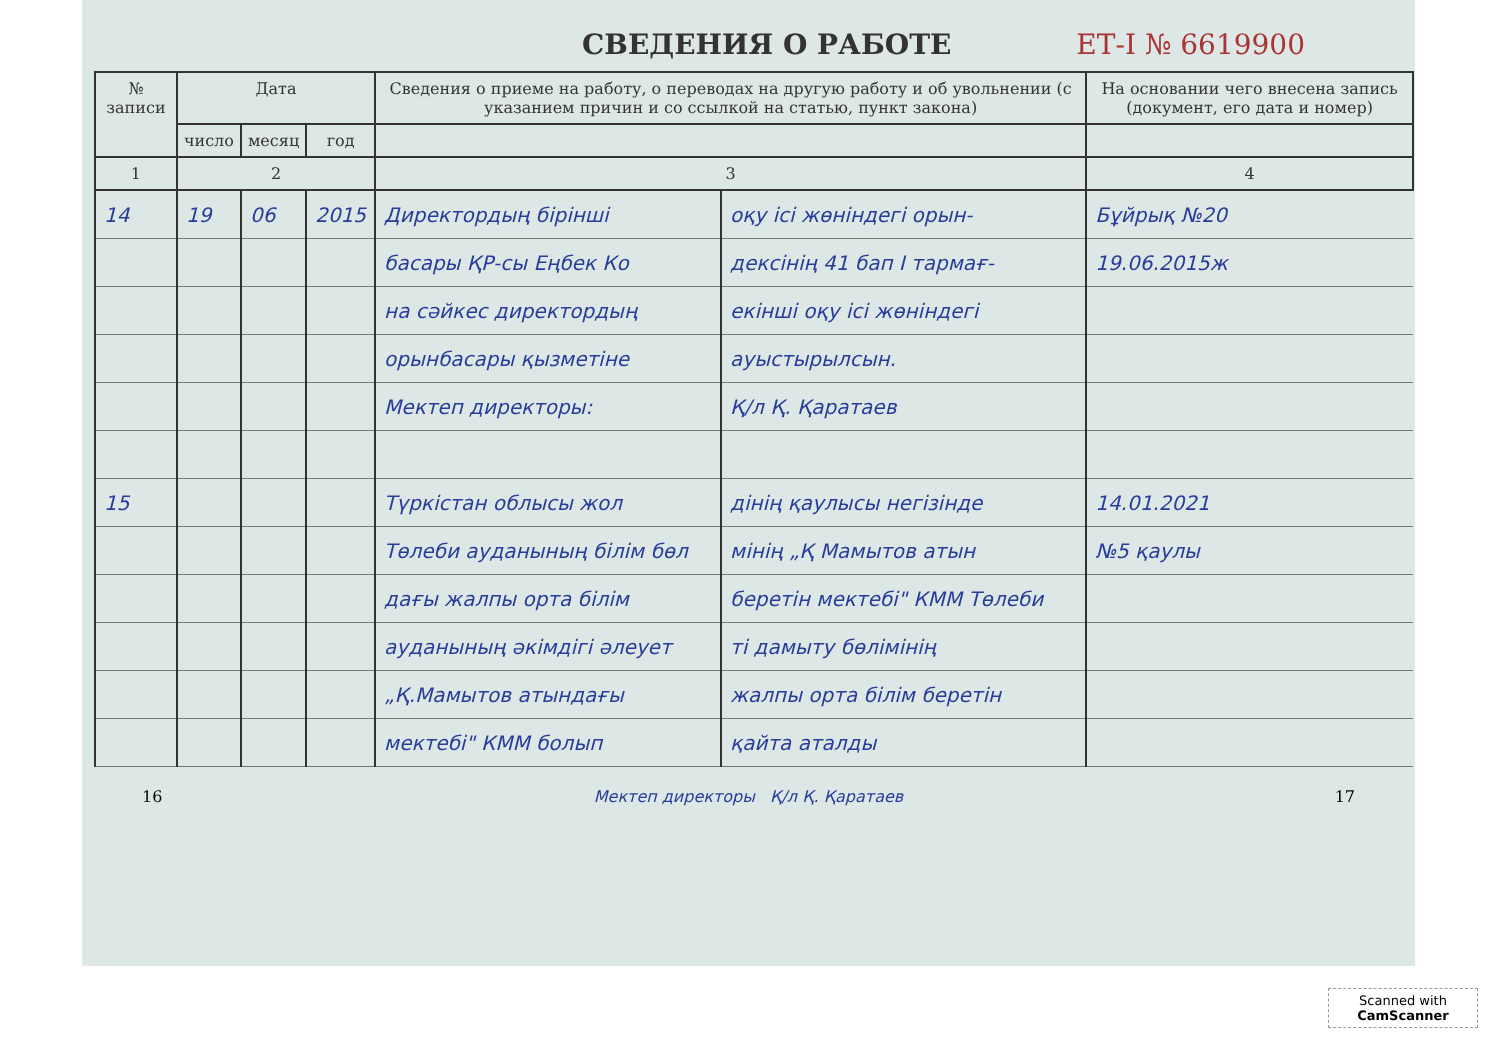СВЕДЕНИЯ О РАБОТЕ ЕТ-I № 6619900
| № записи | Дата | | | Сведения о приеме на работу, о переводах на другую работу и об увольнении (с указанием причин и со ссылкой на статью, пункт закона) | | На основании чего внесена запись (документ, его дата и номер) |
| --- | --- | --- | --- | --- | --- | --- |
| | число | месяц | год | | | |
| 1 | 2 | | | 3 | | 4 |
| 14 | 19 | 06 | 2015 | Директордың бірінші | оқу ісі жөніндегі орын- | Бұйрық №20 |
| | | | | басары ҚР-сы Еңбек Ко | дексінің 41 бап I тармағ- | 19.06.2015ж |
| | | | | на сәйкес директордың | екінші оқу ісі жөніндегі | |
| | | | | орынбасары қызметіне | ауыстырылсын. | |
| | | | | Мектеп директоры: | Қ/л Қ. Қаратаев | |
| 15 | | | | Түркістан облысы жол | дінің қаулысы негізінде | 14.01.2021 |
| | | | | Төлеби ауданының білім бөл | мінің „Қ Мамытов атын | №5 қаулы |
| | | | | дағы жалпы орта білім | беретін мектебі" КММ Төлеби | |
| | | | | ауданының әкімдігі әлеует | ті дамыту бөлімінің | |
| | | | | „Қ.Мамытов атындағы | жалпы орта білім беретін | |
| | | | | мектебі" КММ болып | қайта аталды | |
16 Мектеп директоры Қ/л Қ. Қаратаев 17
Scanned with
CamScanner